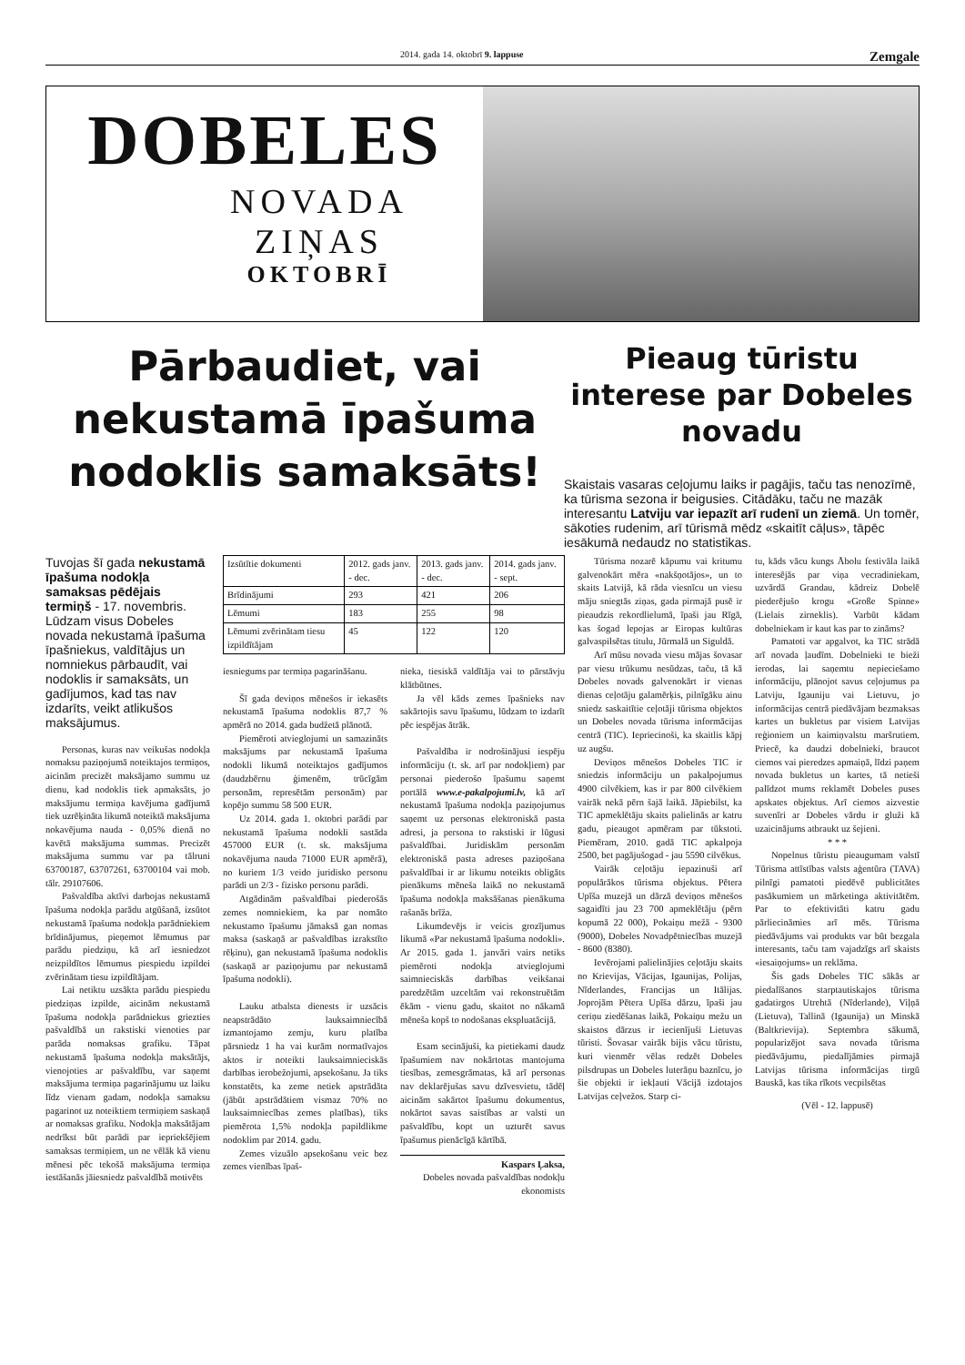2014. gada 14. oktobrī 9. lappuse Zemgale
DOBELES
NOVADA
ZIŅAS
OKTOBRĪ
Pārbaudiet, vai nekustamā īpašuma nodoklis samaksāts!
Pieaug tūristu interese par Dobeles novadu
Skaistais vasaras ceļojumu laiks ir pagājis, taču tas nenozīmē, ka tūrisma sezona ir beigusies. Citādāku, taču ne mazāk interesantu Latviju var iepazīt arī rudenī un ziemā. Un tomēr, sākoties rudenim, arī tūrismā mēdz «skaitīt cāļus», tāpēc iesākumā nedaudz no statistikas.
Tuvojas šī gada nekustamā īpašuma nodokļa samaksas pēdējais termiņš - 17. novembris. Lūdzam visus Dobeles novada nekustamā īpašuma īpašniekus, valdītājus un nomniekus pārbaudīt, vai nodoklis ir samaksāts, un gadījumos, kad tas nav izdarīts, veikt atlikušos maksājumus.
Personas, kuras nav veikušas nodokļa nomaksu paziņojumā noteiktajos termiņos, aicinām precizēt maksājamo summu uz dienu, kad nodoklis tiek apmaksāts, jo maksājumu termiņa kavējuma gadījumā tiek uzrēķināta likumā noteiktā maksājuma nokavējuma nauda - 0,05% dienā no kavētā maksājuma summas. Precizēt maksājuma summu var pa tālruni 63700187, 63707261, 63700104 vai mob. tālr. 29107606.
Pašvaldība aktīvi darbojas nekustamā īpašuma nodokļa parādu atgūšanā, izsūtot nekustamā īpašuma nodokļa parādniekiem brīdinājumus, pieņemot lēmumus par parādu piedziņu, kā arī iesniedzot neizpildītos lēmumus piespiedu izpildei zvērinātam tiesu izpildītājam.
Lai netiktu uzsākta parādu piespiedu piedziņas izpilde, aicinām nekustamā īpašuma nodokļa parādniekus griezties pašvaldībā un rakstiski vienoties par parāda nomaksas grafiku. Tāpat nekustamā īpašuma nodokļa maksātājs, vienojoties ar pašvaldību, var saņemt maksājuma termiņa pagarinājumu uz laiku līdz vienam gadam, nodokļa samaksu pagarinot uz noteiktiem termiņiem saskaņā ar nomaksas grafiku. Nodokļa maksātājam nedrīkst būt parādi par iepriekšējiem samaksas termiņiem, un ne vēlāk kā vienu mēnesi pēc tekošā maksājuma termiņa iestāšanās jāiesniedz pašvaldībā motivēts
| Izsūtītie dokumenti | 2012. gads janv. - dec. | 2013. gads janv. - dec. | 2014. gads janv. - sept. |
| --- | --- | --- | --- |
| Brīdinājumi | 293 | 421 | 206 |
| Lēmumi | 183 | 255 | 98 |
| Lēmumi zvērinātam tiesu izpildītājam | 45 | 122 | 120 |
iesniegums par termiņa pagarināšanu.
Šī gada deviņos mēnešos ir iekasēts nekustamā īpašuma nodoklis 87,7 % apmērā no 2014. gada budžetā plānotā.
Piemēroti atvieglojumi un samazināts maksājums par nekustamā īpašuma nodokli likumā noteiktajos gadījumos (daudzbērnu ģimenēm, trūcīgām personām, represētām personām) par kopējo summu 58 500 EUR.
Uz 2014. gada 1. oktobri parādi par nekustamā īpašuma nodokli sastāda 457000 EUR (t. sk. maksājuma nokavējuma nauda 71000 EUR apmērā), no kuriem 1/3 veido juridisko personu parādi un 2/3 - fizisko personu parādi.
Atgādinām pašvaldībai piederošās zemes nomniekiem, ka par nomāto nekustamo īpašumu jāmaksā gan nomas maksa (saskaņā ar pašvaldības izrakstīto rēķinu), gan nekustamā īpašuma nodoklis (saskaņā ar paziņojumu par nekustamā īpašuma nodokli).
Lauku atbalsta dienests ir uzsācis neapstrādāto lauksaimniecībā izmantojamo zemju, kuru platība pārsniedz 1 ha vai kurām normatīvajos aktos ir noteikti lauksaimnieciskās darbības ierobežojumi, apsekošanu. Ja tiks konstatēts, ka zeme netiek apstrādāta (jābūt apstrādātiem vismaz 70% no lauksaimniecības zemes platības), tiks piemērota 1,5% nodokļa papildlikme nodoklim par 2014. gadu.
Zemes vizuālo apsekošanu veic bez zemes vienības īpaš-
nieka, tiesiskā valdītāja vai to pārstāvju klātbūtnes.
Ja vēl kāds zemes īpašnieks nav sakārtojis savu īpašumu, lūdzam to izdarīt pēc iespējas ātrāk.
Pašvaldība ir nodrošinājusi iespēju informāciju (t. sk. arī par nodokļiem) par personai piederošo īpašumu saņemt portālā www.e-pakalpojumi.lv, kā arī nekustamā īpašuma nodokļa paziņojumus saņemt uz personas elektroniskā pasta adresi, ja persona to rakstiski ir lūgusi pašvaldībai. Juridiskām personām elektroniskā pasta adreses paziņošana pašvaldībai ir ar likumu noteikts obligāts pienākums mēneša laikā no nekustamā īpašuma nodokļa maksāšanas pienākuma rašanās brīža.
Likumdevējs ir veicis grozījumus likumā «Par nekustamā īpašuma nodokli». Ar 2015. gada 1. janvāri vairs netiks piemēroti nodokļa atvieglojumi saimnieciskās darbības veikšanai paredzētām uzceltām vai rekonstruētām ēkām - vienu gadu, skaitot no nākamā mēneša kopš to nodošanas ekspluatācijā.
Esam secinājuši, ka pietiekami daudz īpašumiem nav nokārtotas mantojuma tiesības, zemesgrāmatas, kā arī personas nav deklarējušas savu dzīvesvietu, tādēļ aicinām sakārtot īpašumu dokumentus, nokārtot savas saistības ar valsti un pašvaldību, kopt un uzturēt savus īpašumus pienācīgā kārtībā.
Kaspars Ļaksa,
Dobeles novada pašvaldības nodokļu ekonomists
Tūrisma nozarē kāpumu vai kritumu galvenokārt mēra «nakšņotājos», un to skaits Latvijā, kā rāda viesnīcu un viesu māju sniegtās ziņas, gada pirmajā pusē ir pieaudzis rekordlielumā, īpaši jau Rīgā, kas šogad lepojas ar Eiropas kultūras galvaspilsētas titulu, Jūrmalā un Siguldā.
Arī mūsu novada viesu mājas šovasar par viesu trūkumu nesūdzas, taču, tā kā Dobeles novads galvenokārt ir vienas dienas ceļotāju galamērķis, pilnīgāku ainu sniedz saskaitītie ceļotāji tūrisma objektos un Dobeles novada tūrisma informācijas centrā (TIC). Iepriecinoši, ka skaitlis kāpj uz augšu.
Deviņos mēnešos Dobeles TIC ir sniedzis informāciju un pakalpojumus 4900 cilvēkiem, kas ir par 800 cilvēkiem vairāk nekā pērn šajā laikā. Jāpiebilst, ka TIC apmeklētāju skaits palielinās ar katru gadu, pieaugot apmēram par tūkstoti. Piemēram, 2010. gadā TIC apkalpoja 2500, bet pagājušogad - jau 5590 cilvēkus.
Vairāk ceļotāju iepazinuši arī populārākos tūrisma objektus. Pētera Upīša muzejā un dārzā deviņos mēnešos sagaidīti jau 23 700 apmeklētāju (pērn kopumā 22 000), Pokaiņu mežā - 9300 (9000), Dobeles Novadpētniecības muzejā - 8600 (8380).
Ievērojami palielinājies ceļotāju skaits no Krievijas, Vācijas, Igaunijas, Polijas, Nīderlandes, Francijas un Itālijas. Joprojām Pētera Upīša dārzu, īpaši jau ceriņu ziedēšanas laikā, Pokaiņu mežu un skaistos dārzus ir iecienījuši Lietuvas tūristi. Šovasar vairāk bijis vācu tūristu, kuri vienmēr vēlas redzēt Dobeles pilsdrupas un Dobeles luterāņu baznīcu, jo šie objekti ir iekļauti Vācijā izdotajos Latvijas ceļvežos. Starp ci-
tu, kāds vācu kungs Ābolu festivāla laikā interesējās par viņa vecradiniekam, uzvārdā Grandau, kādreiz Dobelē piederējušo krogu «Große Spinne» (Lielais zirneklis). Varbūt kādam dobelniekam ir kaut kas par to zināms?
Pamatoti var apgalvot, ka TIC strādā arī novada ļaudīm. Dobelnieki te bieži ierodas, lai saņemtu nepieciešamo informāciju, plānojot savus ceļojumus pa Latviju, Igauniju vai Lietuvu, jo informācijas centrā piedāvājam bezmaksas kartes un bukletus par visiem Latvijas reģioniem un kaimiņvalstu maršrutiem. Priecē, ka daudzi dobelnieki, braucot ciemos vai pieredzes apmaiņā, līdzi paņem novada bukletus un kartes, tā netieši palīdzot mums reklamēt Dobeles puses apskates objektus. Arī ciemos aizvestie suvenīri ar Dobeles vārdu ir gluži kā uzaicinājums atbraukt uz šejieni.
* * *
Nopelnus tūristu pieaugumam valstī Tūrisma attīstības valsts aģentūra (TAVA) pilnīgi pamatoti piedēvē publicitātes pasākumiem un mārketinga aktivitātēm. Par to efektivitāti katru gadu pārliecināmies arī mēs. Tūrisma piedāvājums vai produkts var būt bezgala interesants, taču tam vajadzīgs arī skaists «iesaiņojums» un reklāma.
Šis gads Dobeles TIC sākās ar piedalīšanos starptautiskajos tūrisma gadatirgos Utrehtā (Nīderlande), Viļņā (Lietuva), Tallinā (Igaunija) un Minskā (Baltkrievija). Septembra sākumā, popularizējot sava novada tūrisma piedāvājumu, piedalījāmies pirmajā Latvijas tūrisma informācijas tirgū Bauskā, kas tika rīkots vecpilsētas
(Vēl - 12. lappusē)